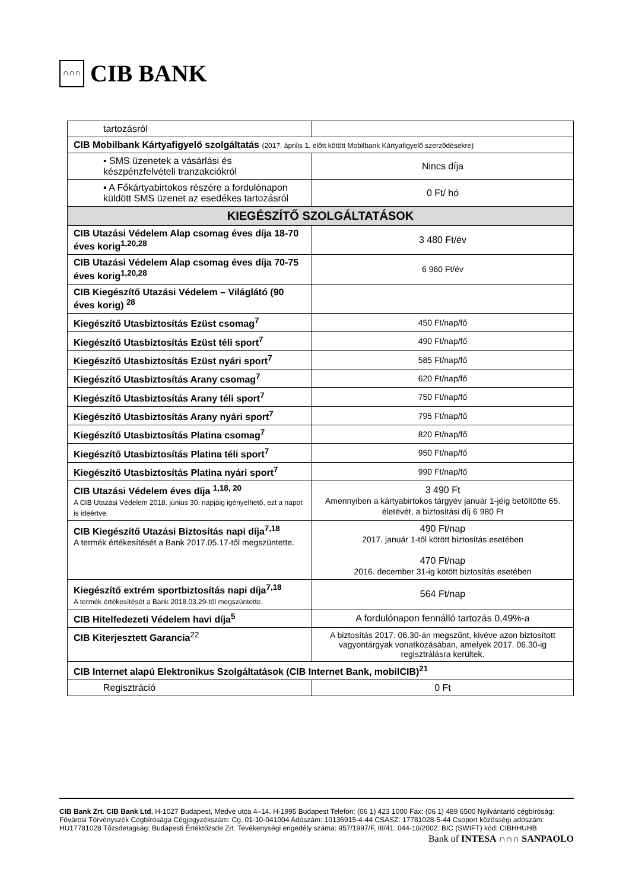∩∩∩
CIB BANK
| tartozásról | |
| CIB Mobilbank Kártyafigyelő szolgáltatás (2017. április 1. előtt kötött Mobilbank Kártyafigyelő szerződésekre) | |
| ▪ SMS üzenetek a vásárlási és készpénzfelvételi tranzakciókról | Nincs díja |
| ▪ A Főkártyabirtokos részére a fordulónapon küldött SMS üzenet az esedékes tartozásról | 0 Ft/ hó |
| KIEGÉSZÍTŐ SZOLGÁLTATÁSOK | |
| CIB Utazási Védelem Alap csomag éves díja 18-70 éves korig<sup>1,20,28</sup> | 3 480 Ft/év |
| CIB Utazási Védelem Alap csomag éves díja 70-75 éves korig<sup>1,20,28</sup> | 6 960 Ft/év |
| CIB Kiegészítő Utazási Védelem – Világlátó (90 éves korig) <sup>28</sup> | |
| Kiegészítő Utasbiztosítás Ezüst csomag<sup>7</sup> | 450 Ft/nap/fő |
| Kiegészítő Utasbiztosítás Ezüst téli sport<sup>7</sup> | 490 Ft/nap/fő |
| Kiegészítő Utasbiztosítás Ezüst nyári sport<sup>7</sup> | 585 Ft/nap/fő |
| Kiegészítő Utasbiztosítás Arany csomag<sup>7</sup> | 620 Ft/nap/fő |
| Kiegészítő Utasbiztosítás Arany téli sport<sup>7</sup> | 750 Ft/nap/fő |
| Kiegészítő Utasbiztosítás Arany nyári sport<sup>7</sup> | 795 Ft/nap/fő |
| Kiegészítő Utasbiztosítás Platina csomag<sup>7</sup> | 820 Ft/nap/fő |
| Kiegészítő Utasbiztosítás Platina téli sport<sup>7</sup> | 950 Ft/nap/fő |
| Kiegészítő Utasbiztosítás Platina nyári sport<sup>7</sup> | 990 Ft/nap/fő |
| CIB Utazási Védelem éves díja <sup>1,18, 20</sup> A CIB Utazási Védelem 2018. június 30. napjáig igényelhető, ezt a napot is ideértve. | 3 490 Ft Amennyiben a kártyabirtokos tárgyév január 1-jéig betöltötte 65. életévét, a biztosítási díj 6 980 Ft |
| CIB Kiegészítő Utazási Biztosítás napi díja<sup>7,18</sup> A termék értékesítését a Bank 2017.05.17-től megszüntette. | 490 Ft/nap 2017. január 1-től kötött biztosítás esetében 470 Ft/nap 2016. december 31-ig kötött biztosítás esetében |
| Kiegészítő extrém sportbiztosítás napi díja<sup>7,18</sup> A termék értékesítését a Bank 2018.03.29-től megszüntette. | 564 Ft/nap |
| CIB Hitelfedezeti Védelem havi díja<sup>5</sup> | A fordulónapon fennálló tartozás 0,49%-a |
| CIB Kiterjesztett Garancia<sup>22</sup> | A biztosítás 2017. 06.30-án megszűnt, kivéve azon biztosított vagyontárgyak vonatkozásában, amelyek 2017. 06.30-ig regisztrálásra kerültek. |
| CIB Internet alapú Elektronikus Szolgáltatások (CIB Internet Bank, mobilCIB)<sup>21</sup> | |
| Regisztráció | 0 Ft |
CIB Bank Zrt. CIB Bank Ltd. H-1027 Budapest, Medve utca 4–14. H-1995 Budapest Telefon: (06 1) 423 1000 Fax: (06 1) 489 6500 Nyilvántartó cégbíróság: Fővárosi Törvényszék Cégbírósága Cégjegyzékszám: Cg. 01-10-041004 Adószám: 10136915-4-44 CSASZ: 17781028-5-44 Csoport közösségi adószám: HU17781028 Tőzsdetagság: Budapesti Értéktőzsde Zrt. Tevékenységi engedély száma: 957/1997/F, III/41. 044-10/2002. BIC (SWIFT) kód: CIBHHUHB
Bank of INTESA ∩∩∩ SANPAOLO